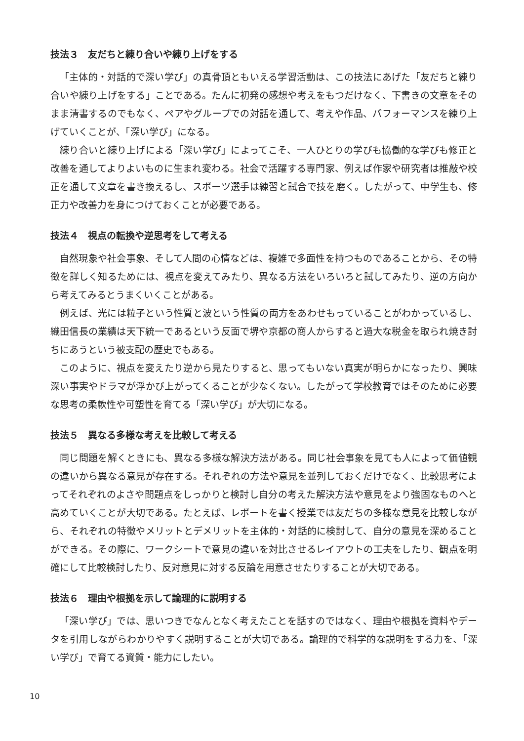技法３　友だちと練り合いや練り上げをする
「主体的・対話的で深い学び」の真骨頂ともいえる学習活動は、この技法にあげた「友だちと練り合いや練り上げをする」ことである。たんに初発の感想や考えをもつだけなく、下書きの文章をそのまま清書するのでもなく、ペアやグループでの対話を通して、考えや作品、パフォーマンスを練り上げていくことが、「深い学び」になる。
練り合いと練り上げによる「深い学び」によってこそ、一人ひとりの学びも協働的な学びも修正と改善を通してよりよいものに生まれ変わる。社会で活躍する専門家、例えば作家や研究者は推敲や校正を通して文章を書き換えるし、スポーツ選手は練習と試合で技を磨く。したがって、中学生も、修正力や改善力を身につけておくことが必要である。
技法４　視点の転換や逆思考をして考える
自然現象や社会事象、そして人間の心情などは、複雑で多面性を持つものであることから、その特徴を詳しく知るためには、視点を変えてみたり、異なる方法をいろいろと試してみたり、逆の方向から考えてみるとうまくいくことがある。
例えば、光には粒子という性質と波という性質の両方をあわせもっていることがわかっているし、織田信長の業績は天下統一であるという反面で堺や京都の商人からすると過大な税金を取られ焼き討ちにあうという被支配の歴史でもある。
このように、視点を変えたり逆から見たりすると、思ってもいない真実が明らかになったり、興味深い事実やドラマが浮かび上がってくることが少なくない。したがって学校教育ではそのために必要な思考の柔軟性や可塑性を育てる「深い学び」が大切になる。
技法５　異なる多様な考えを比較して考える
同じ問題を解くときにも、異なる多様な解決方法がある。同じ社会事象を見ても人によって価値観の違いから異なる意見が存在する。それぞれの方法や意見を並列しておくだけでなく、比較思考によってそれぞれのよさや問題点をしっかりと検討し自分の考えた解決方法や意見をより強固なものへと高めていくことが大切である。たとえば、レポートを書く授業では友だちの多様な意見を比較しながら、それぞれの特徴やメリットとデメリットを主体的・対話的に検討して、自分の意見を深めることができる。その際に、ワークシートで意見の違いを対比させるレイアウトの工夫をしたり、観点を明確にして比較検討したり、反対意見に対する反論を用意させたりすることが大切である。
技法６　理由や根拠を示して論理的に説明する
「深い学び」では、思いつきでなんとなく考えたことを話すのではなく、理由や根拠を資料やデータを引用しながらわかりやすく説明することが大切である。論理的で科学的な説明をする力を、「深い学び」で育てる資質・能力にしたい。
10